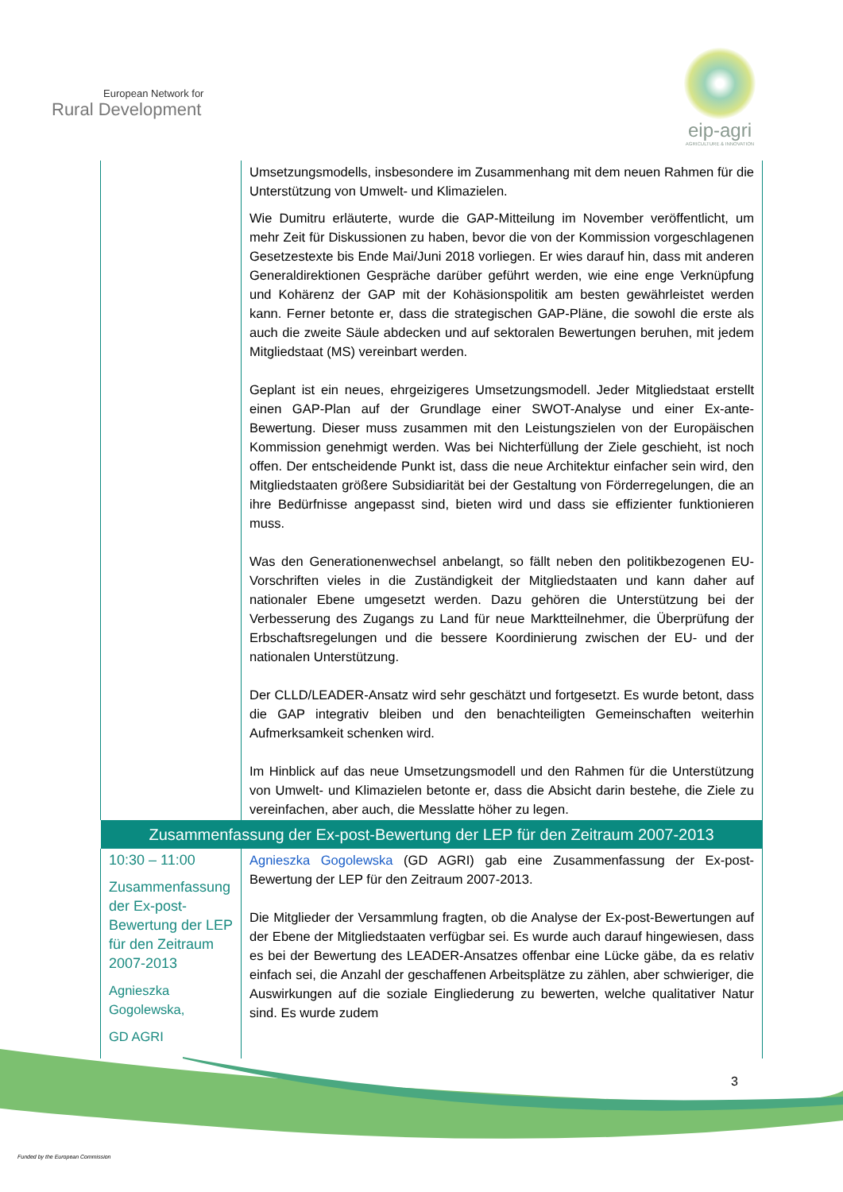European Network for
Rural Development
eip-agri
AGRICULTURE & INNOVATION
| | Umsetzungsmodells, insbesondere im Zusammenhang mit dem neuen Rahmen für die Unterstützung von Umwelt- und Klimazielen. Wie Dumitru erläuterte, wurde die GAP-Mitteilung im November veröffentlicht, um mehr Zeit für Diskussionen zu haben, bevor die von der Kommission vorgeschlagenen Gesetzestexte bis Ende Mai/Juni 2018 vorliegen. Er wies darauf hin, dass mit anderen Generaldirektionen Gespräche darüber geführt werden, wie eine enge Verknüpfung und Kohärenz der GAP mit der Kohäsionspolitik am besten gewährleistet werden kann. Ferner betonte er, dass die strategischen GAP-Pläne, die sowohl die erste als auch die zweite Säule abdecken und auf sektoralen Bewertungen beruhen, mit jedem Mitgliedstaat (MS) vereinbart werden. Geplant ist ein neues, ehrgeizigeres Umsetzungsmodell. Jeder Mitgliedstaat erstellt einen GAP-Plan auf der Grundlage einer SWOT-Analyse und einer Ex-ante-Bewertung. Dieser muss zusammen mit den Leistungszielen von der Europäischen Kommission genehmigt werden. Was bei Nichterfüllung der Ziele geschieht, ist noch offen. Der entscheidende Punkt ist, dass die neue Architektur einfacher sein wird, den Mitgliedstaaten größere Subsidiarität bei der Gestaltung von Förderregelungen, die an ihre Bedürfnisse angepasst sind, bieten wird und dass sie effizienter funktionieren muss. Was den Generationenwechsel anbelangt, so fällt neben den politikbezogenen EU-Vorschriften vieles in die Zuständigkeit der Mitgliedstaaten und kann daher auf nationaler Ebene umgesetzt werden. Dazu gehören die Unterstützung bei der Verbesserung des Zugangs zu Land für neue Marktteilnehmer, die Überprüfung der Erbschaftsregelungen und die bessere Koordinierung zwischen der EU- und der nationalen Unterstützung. Der CLLD/LEADER-Ansatz wird sehr geschätzt und fortgesetzt. Es wurde betont, dass die GAP integrativ bleiben und den benachteiligten Gemeinschaften weiterhin Aufmerksamkeit schenken wird. Im Hinblick auf das neue Umsetzungsmodell und den Rahmen für die Unterstützung von Umwelt- und Klimazielen betonte er, dass die Absicht darin bestehe, die Ziele zu vereinfachen, aber auch, die Messlatte höher zu legen. |
| Zusammenfassung der Ex-post-Bewertung der LEP für den Zeitraum 2007-2013 | |
| 10:30 – 11:00 Zusammenfassung der Ex-post-Bewertung der LEP für den Zeitraum 2007-2013 Agnieszka Gogolewska, GD AGRI | Agnieszka Gogolewska (GD AGRI) gab eine Zusammenfassung der Ex-post-Bewertung der LEP für den Zeitraum 2007-2013. Die Mitglieder der Versammlung fragten, ob die Analyse der Ex-post-Bewertungen auf der Ebene der Mitgliedstaaten verfügbar sei. Es wurde auch darauf hingewiesen, dass es bei der Bewertung des LEADER-Ansatzes offenbar eine Lücke gäbe, da es relativ einfach sei, die Anzahl der geschaffenen Arbeitsplätze zu zählen, aber schwieriger, die Auswirkungen auf die soziale Eingliederung zu bewerten, welche qualitativer Natur sind. Es wurde zudem |
3
Funded by the European Commission